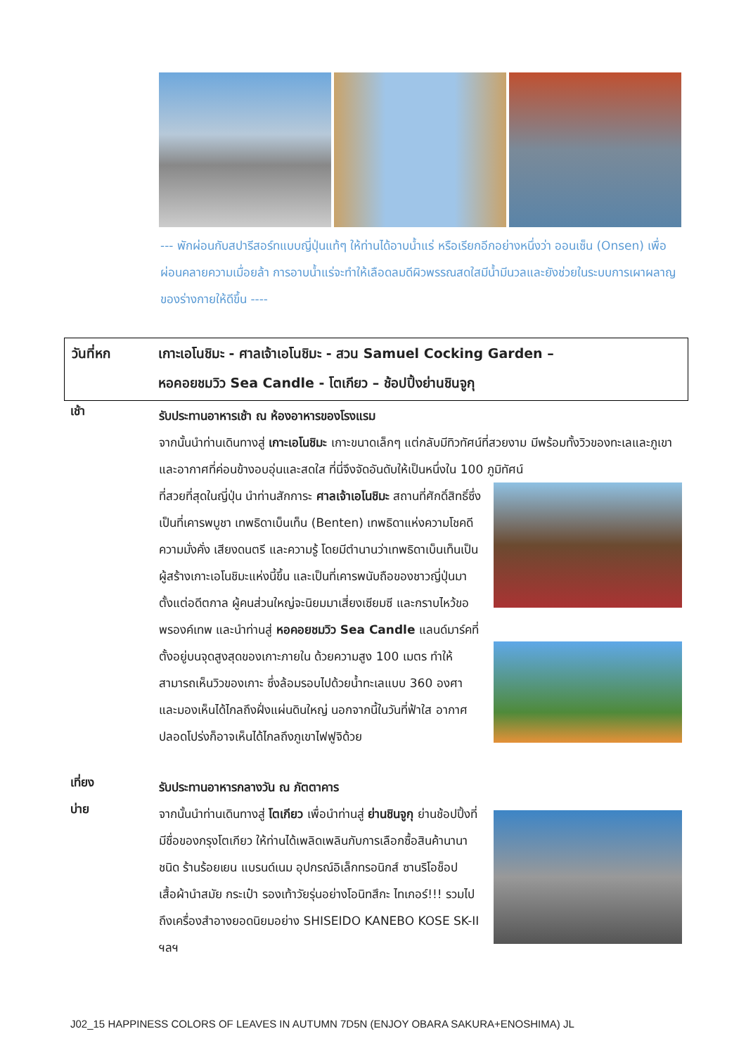--- พักผ่อนกับสปารีสอร์ทแบบญี่ปุ่นแท้ๆ ให้ท่านได้อาบน้ำแร่ หรือเรียกอีกอย่างหนึ่งว่า ออนเซ็น (Onsen) เพื่อผ่อนคลายความเมื่อยล้า การอาบน้ำแร่จะทำให้เลือดลมดีผิวพรรณสดใสมีน้ำมีนวลและยังช่วยในระบบการเผาผลาญของร่างกายให้ดีขึ้น ----
วันที่หก เกาะเอโนชิมะ - ศาลเจ้าเอโนชิมะ - สวน Samuel Cocking Garden –
หอคอยชมวิว Sea Candle - โตเกียว – ช้อปปิ้งย่านชินจูกุ
เช้า
รับประทานอาหารเช้า ณ ห้องอาหารของโรงแรม
จากนั้นนำท่านเดินทางสู่ เกาะเอโนชิมะ เกาะขนาดเล็กๆ แต่กลับมีทิวทัศน์ที่สวยงาม มีพร้อมทั้งวิวของทะเลและภูเขา และอากาศที่ค่อนข้างอบอุ่นและสดใส ที่นี่จึงจัดอันดับให้เป็นหนึ่งใน 100 ภูมิทัศน์
ที่สวยที่สุดในญี่ปุ่น นำท่านสักการะ ศาลเจ้าเอโนชิมะ สถานที่ศักดิ์สิทธิ์ซึ่งเป็นที่เคารพบูชา เทพธิดาเบ็นเท็น (Benten) เทพธิดาแห่งความโชคดี ความมั่งคั่ง เสียงดนตรี และความรู้ โดยมีตำนานว่าเทพธิดาเบ็นเท็นเป็นผู้สร้างเกาะเอโนชิมะแห่งนี้ขึ้น และเป็นที่เคารพนับถือของชาวญี่ปุ่นมาตั้งแต่อดีตกาล ผู้คนส่วนใหญ่จะนิยมมาเสี่ยงเซียมซี และกราบไหว้ขอพรองค์เทพ และนำท่านสู่ หอคอยชมวิว Sea Candle แลนด์มาร์คที่ตั้งอยู่บนจุดสูงสุดของเกาะภายใน ด้วยความสูง 100 เมตร ทำให้สามารถเห็นวิวของเกาะ ซึ่งล้อมรอบไปด้วยน้ำทะเลแบบ 360 องศา และมองเห็นได้ไกลถึงฝั่งแผ่นดินใหญ่ นอกจากนี้ในวันที่ฟ้าใส อากาศปลอดโปร่งก็อาจเห็นได้ไกลถึงภูเขาไฟฟูจิด้วย
เที่ยง
รับประทานอาหารกลางวัน ณ ภัตตาคาร
บ่าย
จากนั้นนำท่านเดินทางสู่ โตเกียว เพื่อนำท่านสู่ ย่านชินจูกุ ย่านช้อปปิ้งที่มีชื่อของกรุงโตเกียว ให้ท่านได้เพลิดเพลินกับการเลือกซื้อสินค้านานาชนิด ร้านร้อยเยน แบรนด์เนม อุปกรณ์อิเล็กทรอนิกส์ ซานริโอช็อป เสื้อผ้านำสมัย กระเป๋า รองเท้าวัยรุ่นอย่างโอนิทสึกะ ไทเกอร์!!! รวมไปถึงเครื่องสำอางยอดนิยมอย่าง SHISEIDO KANEBO KOSE SK-II ฯลฯ
J02_15 HAPPINESS COLORS OF LEAVES IN AUTUMN 7D5N (ENJOY OBARA SAKURA+ENOSHIMA) JL